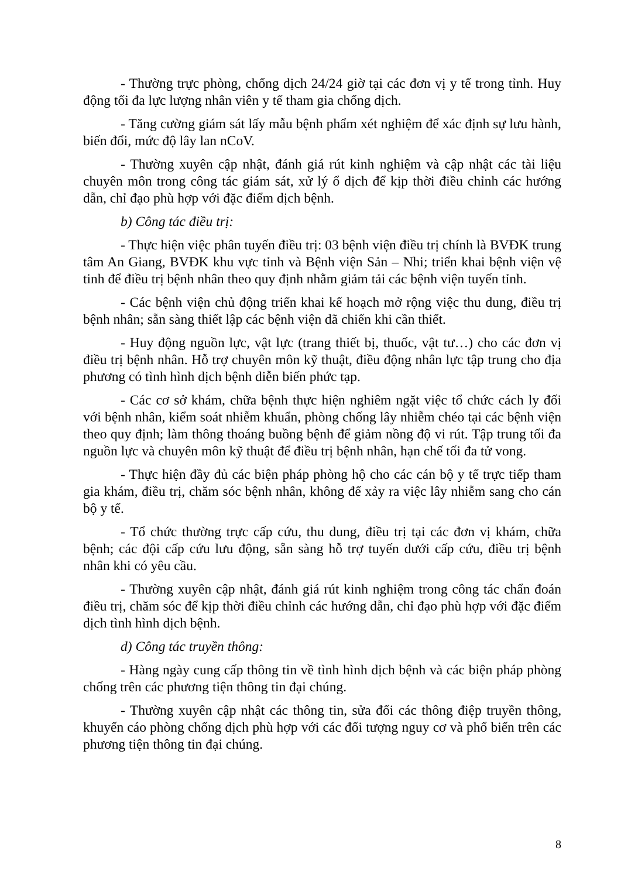- Thường trực phòng, chống dịch 24/24 giờ tại các đơn vị y tế trong tỉnh. Huy động tối đa lực lượng nhân viên y tế tham gia chống dịch.
- Tăng cường giám sát lấy mẫu bệnh phẩm xét nghiệm để xác định sự lưu hành, biến đổi, mức độ lây lan nCoV.
- Thường xuyên cập nhật, đánh giá rút kinh nghiệm và cập nhật các tài liệu chuyên môn trong công tác giám sát, xử lý ổ dịch để kịp thời điều chỉnh các hướng dẫn, chỉ đạo phù hợp với đặc điểm dịch bệnh.
b) Công tác điều trị:
- Thực hiện việc phân tuyến điều trị: 03 bệnh viện điều trị chính là BVĐK trung tâm An Giang, BVĐK khu vực tỉnh và Bệnh viện Sản – Nhi; triển khai bệnh viện vệ tinh để điều trị bệnh nhân theo quy định nhằm giảm tải các bệnh viện tuyến tỉnh.
- Các bệnh viện chủ động triển khai kế hoạch mở rộng việc thu dung, điều trị bệnh nhân; sẵn sàng thiết lập các bệnh viện dã chiến khi cần thiết.
- Huy động nguồn lực, vật lực (trang thiết bị, thuốc, vật tư…) cho các đơn vị điều trị bệnh nhân. Hỗ trợ chuyên môn kỹ thuật, điều động nhân lực tập trung cho địa phương có tình hình dịch bệnh diễn biến phức tạp.
- Các cơ sở khám, chữa bệnh thực hiện nghiêm ngặt việc tổ chức cách ly đối với bệnh nhân, kiểm soát nhiễm khuẩn, phòng chống lây nhiễm chéo tại các bệnh viện theo quy định; làm thông thoáng buồng bệnh để giảm nồng độ vi rút. Tập trung tối đa nguồn lực và chuyên môn kỹ thuật để điều trị bệnh nhân, hạn chế tối đa tử vong.
- Thực hiện đầy đủ các biện pháp phòng hộ cho các cán bộ y tế trực tiếp tham gia khám, điều trị, chăm sóc bệnh nhân, không để xảy ra việc lây nhiễm sang cho cán bộ y tế.
- Tổ chức thường trực cấp cứu, thu dung, điều trị tại các đơn vị khám, chữa bệnh; các đội cấp cứu lưu động, sẵn sàng hỗ trợ tuyến dưới cấp cứu, điều trị bệnh nhân khi có yêu cầu.
- Thường xuyên cập nhật, đánh giá rút kinh nghiệm trong công tác chẩn đoán điều trị, chăm sóc để kịp thời điều chỉnh các hướng dẫn, chỉ đạo phù hợp với đặc điểm dịch tình hình dịch bệnh.
d) Công tác truyền thông:
- Hàng ngày cung cấp thông tin về tình hình dịch bệnh và các biện pháp phòng chống trên các phương tiện thông tin đại chúng.
- Thường xuyên cập nhật các thông tin, sửa đổi các thông điệp truyền thông, khuyến cáo phòng chống dịch phù hợp với các đối tượng nguy cơ và phổ biến trên các phương tiện thông tin đại chúng.
8